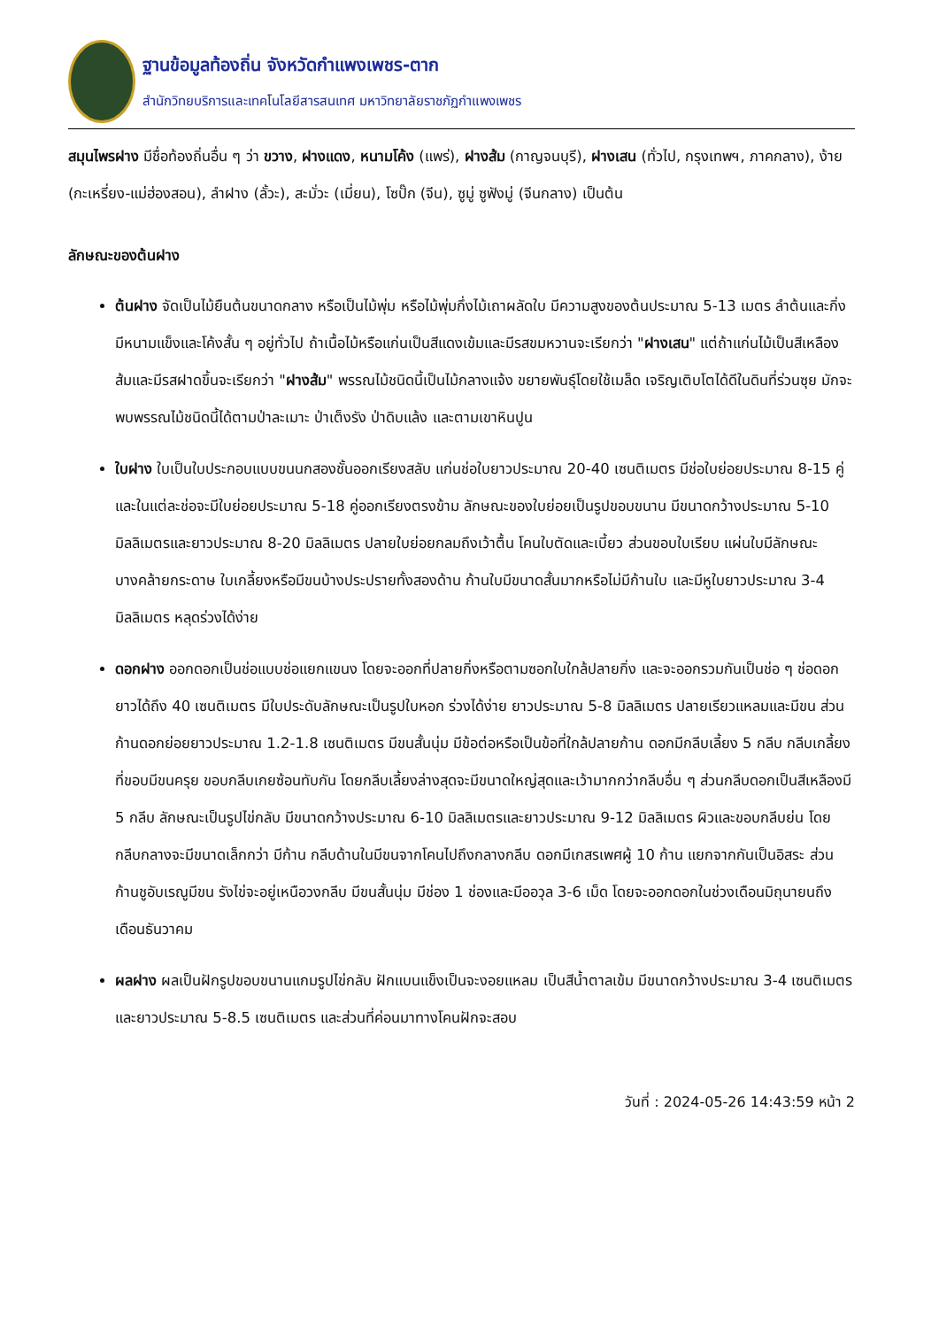ฐานข้อมูลท้องถิ่น จังหวัดกำแพงเพชร-ตาก
สำนักวิทยบริการและเทคโนโลยีสารสนเทศ มหาวิทยาลัยราชภัฏกำแพงเพชร
สมุนไพรฝาง มีชื่อท้องถิ่นอื่น ๆ ว่า ขวาง, ฝางแดง, หนามโค้ง (แพร่), ฝางส้ม (กาญจนบุรี), ฝางเสน (ทั่วไป, กรุงเทพฯ, ภาคกลาง), ง้าย (กะเหรี่ยง-แม่ฮ่องสอน), ลำฝาง (ลั้วะ), สะมั่วะ (เมี่ยน), โซปั๊ก (จีน), ซูมู่ ซูฟังมู่ (จีนกลาง) เป็นต้น
ลักษณะของต้นฝาง
ต้นฝาง จัดเป็นไม้ยืนต้นขนาดกลาง หรือเป็นไม้พุ่ม หรือไม้พุ่มกึ่งไม้เถาผลัดใบ มีความสูงของต้นประมาณ 5-13 เมตร ลำต้นและกิ่งมีหนามแข็งและโค้งสั้น ๆ อยู่ทั่วไป ถ้าเนื้อไม้หรือแก่นเป็นสีแดงเข้มและมีรสขมหวานจะเรียกว่า "ฝางเสน" แต่ถ้าแก่นไม้เป็นสีเหลืองส้มและมีรสฝาดขึ้นจะเรียกว่า "ฝางส้ม" พรรณไม้ชนิดนี้เป็นไม้กลางแจ้ง ขยายพันธุ์โดยใช้เมล็ด เจริญเติบโตได้ดีในดินที่ร่วนซุย มักจะพบพรรณไม้ชนิดนี้ได้ตามป่าละเมาะ ป่าเต็งรัง ป่าดิบแล้ง และตามเขาหินปูน
ใบฝาง ใบเป็นใบประกอบแบบขนนกสองชั้นออกเรียงสลับ แก่นช่อใบยาวประมาณ 20-40 เซนติเมตร มีช่อใบย่อยประมาณ 8-15 คู่ และในแต่ละช่อจะมีใบย่อยประมาณ 5-18 คู่ออกเรียงตรงข้าม ลักษณะของใบย่อยเป็นรูปขอบขนาน มีขนาดกว้างประมาณ 5-10 มิลลิเมตรและยาวประมาณ 8-20 มิลลิเมตร ปลายใบย่อยกลมถึงเว้าตื้น โคนใบตัดและเบี้ยว ส่วนขอบใบเรียบ แผ่นใบมีลักษณะบางคล้ายกระดาษ ใบเกลี้ยงหรือมีขนบ้างประปรายทั้งสองด้าน ก้านใบมีขนาดสั้นมากหรือไม่มีก้านใบ และมีหูใบยาวประมาณ 3-4 มิลลิเมตร หลุดร่วงได้ง่าย
ดอกฝาง ออกดอกเป็นช่อแบบช่อแยกแขนง โดยจะออกที่ปลายกิ่งหรือตามซอกใบใกล้ปลายกิ่ง และจะออกรวมกันเป็นช่อ ๆ ช่อดอกยาวได้ถึง 40 เซนติเมตร มีใบประดับลักษณะเป็นรูปใบหอก ร่วงได้ง่าย ยาวประมาณ 5-8 มิลลิเมตร ปลายเรียวแหลมและมีขน ส่วนก้านดอกย่อยยาวประมาณ 1.2-1.8 เซนติเมตร มีขนสั้นนุ่ม มีข้อต่อหรือเป็นข้อที่ใกล้ปลายก้าน ดอกมีกลีบเลี้ยง 5 กลีบ กลีบเกลี้ยงที่ขอบมีขนครุย ขอบกลีบเกยซ้อนทับกัน โดยกลีบเลี้ยงล่างสุดจะมีขนาดใหญ่สุดและเว้ามากกว่ากลีบอื่น ๆ ส่วนกลีบดอกเป็นสีเหลืองมี 5 กลีบ ลักษณะเป็นรูปไข่กลับ มีขนาดกว้างประมาณ 6-10 มิลลิเมตรและยาวประมาณ 9-12 มิลลิเมตร ผิวและขอบกลีบย่น โดยกลีบกลางจะมีขนาดเล็กกว่า มีก้าน กลีบด้านในมีขนจากโคนไปถึงกลางกลีบ ดอกมีเกสรเพศผู้ 10 ก้าน แยกจากกันเป็นอิสระ ส่วนก้านชูอับเรณูมีขน รังไข่จะอยู่เหนือวงกลีบ มีขนสั้นนุ่ม มีช่อง 1 ช่องและมีออวุล 3-6 เม็ด โดยจะออกดอกในช่วงเดือนมิถุนายนถึงเดือนธันวาคม
ผลฝาง ผลเป็นฝักรูปขอบขนานแกมรูปไข่กลับ ฝักแบนแข็งเป็นจะงอยแหลม เป็นสีน้ำตาลเข้ม มีขนาดกว้างประมาณ 3-4 เซนติเมตรและยาวประมาณ 5-8.5 เซนติเมตร และส่วนที่ค่อนมาทางโคนฝักจะสอบ
วันที่ : 2024-05-26 14:43:59 หน้า 2